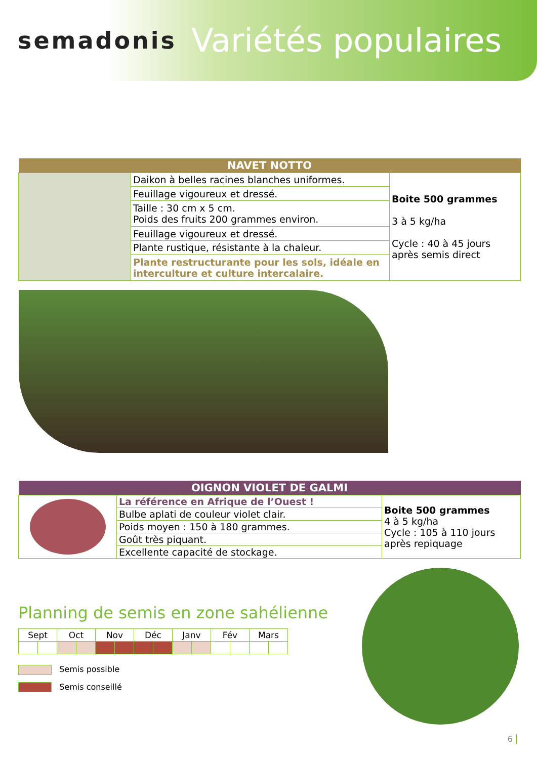semadonis Variétés populaires
| NAVET NOTTO | | |
| --- | --- | --- |
| | Daikon à belles racines blanches uniformes. | Boite 500 grammes 3 à 5 kg/ha Cycle : 40 à 45 jours après semis direct |
| | Feuillage vigoureux et dressé. | |
| | Taille : 30 cm x 5 cm. Poids des fruits 200 grammes environ. | |
| | Feuillage vigoureux et dressé. | |
| | Plante rustique, résistante à la chaleur. | |
| | Plante restructurante pour les sols, idéale en interculture et culture intercalaire. | |
| OIGNON VIOLET DE GALMI | | |
| --- | --- | --- |
| | La référence en Afrique de l’Ouest ! | Boite 500 grammes 4 à 5 kg/ha Cycle : 105 à 110 jours après repiquage |
| | Bulbe aplati de couleur violet clair. | |
| | Poids moyen : 150 à 180 grammes. | |
| | Goût très piquant. | |
| | Excellente capacité de stockage. | |
Planning de semis en zone sahélienne
| Sept | | Oct | | Nov | | Déc | | Janv | | Fév | | Mars | |
Semis possible
Semis conseillé
6